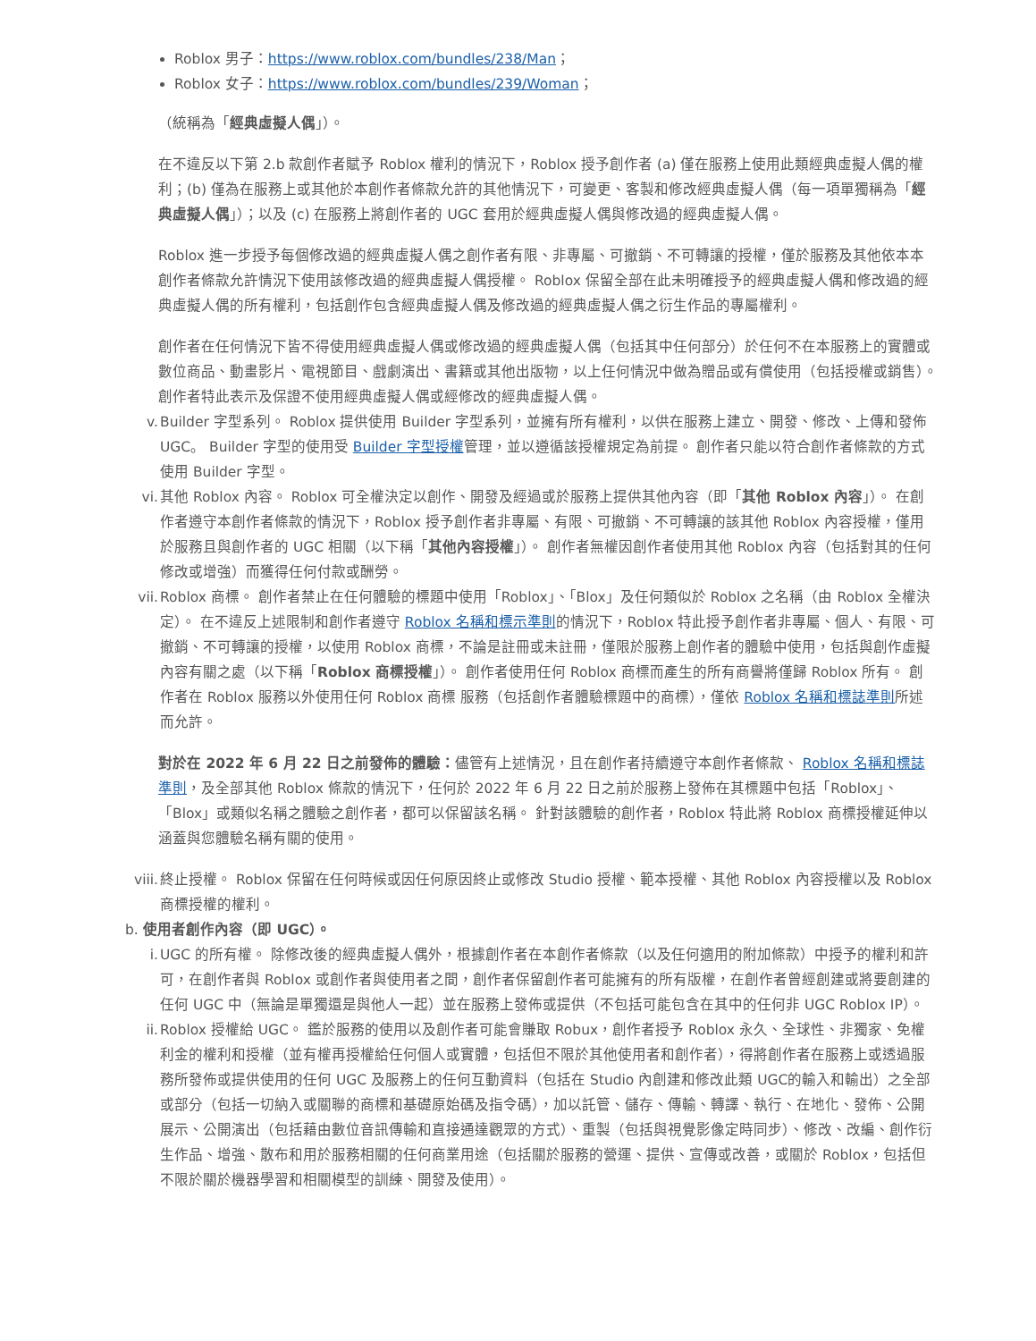Roblox 男子：https://www.roblox.com/bundles/238/Man；
Roblox 女子：https://www.roblox.com/bundles/239/Woman；
（統稱為「經典虛擬人偶」）。
在不違反以下第 2.b 款創作者賦予 Roblox 權利的情況下，Roblox 授予創作者 (a) 僅在服務上使用此類經典虛擬人偶的權利；(b) 僅為在服務上或其他於本創作者條款允許的其他情況下，可變更、客製和修改經典虛擬人偶（每一項單獨稱為「經典虛擬人偶」）；以及 (c) 在服務上將創作者的 UGC 套用於經典虛擬人偶與修改過的經典虛擬人偶。
Roblox 進一步授予每個修改過的經典虛擬人偶之創作者有限、非專屬、可撤銷、不可轉讓的授權，僅於服務及其他依本本創作者條款允許情況下使用該修改過的經典虛擬人偶授權。 Roblox 保留全部在此未明確授予的經典虛擬人偶和修改過的經典虛擬人偶的所有權利，包括創作包含經典虛擬人偶及修改過的經典虛擬人偶之衍生作品的專屬權利。
創作者在任何情況下皆不得使用經典虛擬人偶或修改過的經典虛擬人偶（包括其中任何部分）於任何不在本服務上的實體或數位商品、動畫影片、電視節目、戲劇演出、書籍或其他出版物，以上任何情況中做為贈品或有償使用（包括授權或銷售）。 創作者特此表示及保證不使用經典虛擬人偶或經修改的經典虛擬人偶。
v. Builder 字型系列。 Roblox 提供使用 Builder 字型系列，並擁有所有權利，以供在服務上建立、開發、修改、上傳和發佈 UGC。 Builder 字型的使用受 Builder 字型授權管理，並以遵循該授權規定為前提。 創作者只能以符合創作者條款的方式使用 Builder 字型。
vi. 其他 Roblox 內容。 Roblox 可全權決定以創作、開發及經過或於服務上提供其他內容（即「其他 Roblox 內容」）。 在創作者遵守本創作者條款的情況下，Roblox 授予創作者非專屬、有限、可撤銷、不可轉讓的該其他 Roblox 內容授權，僅用於服務且與創作者的 UGC 相關（以下稱「其他內容授權」）。 創作者無權因創作者使用其他 Roblox 內容（包括對其的任何修改或增強）而獲得任何付款或酬勞。
vii.
Roblox 商標。 創作者禁止在任何體驗的標題中使用「Roblox」、「Blox」及任何類似於 Roblox 之名稱（由 Roblox 全權決定）。 在不違反上述限制和創作者遵守 Roblox 名稱和標示準則的情況下，Roblox 特此授予創作者非專屬、個人、有限、可撤銷、不可轉讓的授權，以使用 Roblox 商標，不論是註冊或未註冊，僅限於服務上創作者的體驗中使用，包括與創作虛擬內容有關之處（以下稱「Roblox 商標授權」）。 創作者使用任何 Roblox 商標而產生的所有商譽將僅歸 Roblox 所有。 創作者在 Roblox 服務以外使用任何 Roblox 商標 服務（包括創作者體驗標題中的商標），僅依 Roblox 名稱和標誌準則所述而允許。
對於在 2022 年 6 月 22 日之前發佈的體驗：儘管有上述情況，且在創作者持續遵守本創作者條款、 Roblox 名稱和標誌準則，及全部其他 Roblox 條款的情況下，任何於 2022 年 6 月 22 日之前於服務上發佈在其標題中包括「Roblox」、「Blox」或類似名稱之體驗之創作者，都可以保留該名稱。 針對該體驗的創作者，Roblox 特此將 Roblox 商標授權延伸以涵蓋與您體驗名稱有關的使用。
viii.
終止授權。 Roblox 保留在任何時候或因任何原因終止或修改 Studio 授權、範本授權、其他 Roblox 內容授權以及 Roblox 商標授權的權利。
b. 使用者創作內容（即 UGC）。
i. UGC 的所有權。 除修改後的經典虛擬人偶外，根據創作者在本創作者條款（以及任何適用的附加條款）中授予的權利和許可，在創作者與 Roblox 或創作者與使用者之間，創作者保留創作者可能擁有的所有版權，在創作者曾經創建或將要創建的任何 UGC 中（無論是單獨還是與他人一起）並在服務上發佈或提供（不包括可能包含在其中的任何非 UGC Roblox IP）。
ii. Roblox 授權給 UGC。 鑑於服務的使用以及創作者可能會賺取 Robux，創作者授予 Roblox 永久、全球性、非獨家、免權利金的權利和授權（並有權再授權給任何個人或實體，包括但不限於其他使用者和創作者），得將創作者在服務上或透過服務所發佈或提供使用的任何 UGC 及服務上的任何互動資料（包括在 Studio 內創建和修改此類 UGC的輸入和輸出）之全部或部分（包括一切納入或關聯的商標和基礎原始碼及指令碼），加以託管、儲存、傳輸、轉譯、執行、在地化、發佈、公開展示、公開演出（包括藉由數位音訊傳輸和直接通達觀眾的方式）、重製（包括與視覺影像定時同步）、修改、改編、創作衍生作品、增強、散布和用於服務相關的任何商業用途（包括關於服務的營運、提供、宣傳或改善，或關於 Roblox，包括但不限於關於機器學習和相關模型的訓練、開發及使用）。